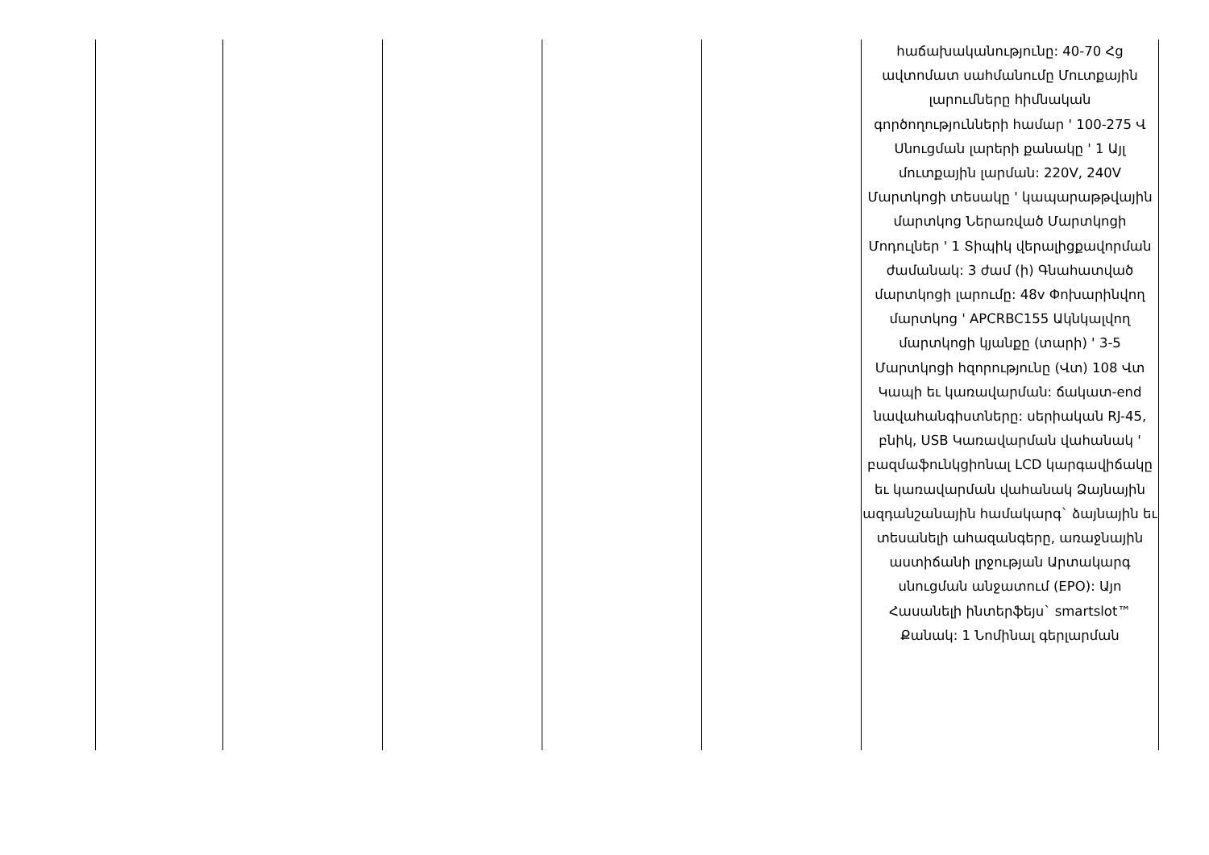| | | | | | հաճախականությունը: 40-70 Հց ավտոմատ սահմանումը Մուտքային լարումները հիմնական գործողությունների համար ' 100-275 Վ Սնուցման լարերի քանակը ' 1 Այլ մուտքային լարման: 220V, 240V Մարտկոցի տեսակը ' կապարաթթվային մարտկոց Ներառված Մարտկոցի Մոդուլներ ' 1 Տիպիկ վերալիցքավորման ժամանակ: 3 ժամ (ի) Գնահատված մարտկոցի լարումը: 48v Փոխարինվող մարտկոց ' APCRBC155 Ակնկալվող մարտկոցի կյանքը (տարի) ' 3-5 Մարտկոցի հզորությունը (Վտ) 108 Վտ Կապի եւ կառավարման: ճակատ-end նավահանգիստները: սերիական RJ-45, բնիկ, USB Կառավարման վահանակ ' բազմաֆունկցիոնալ LCD կարգավիճակը եւ կառավարման վահանակ Ձայնային ազդանշանային համակարգ` ձայնային եւ տեսանելի ահազանգերը, առաջնային աստիճանի լրջության Արտակարգ սնուցման անջատում (EPO): Այո Հասանելի ինտերֆեյս` smartslot™ Քանակ: 1 Նոմինալ գերլարման |